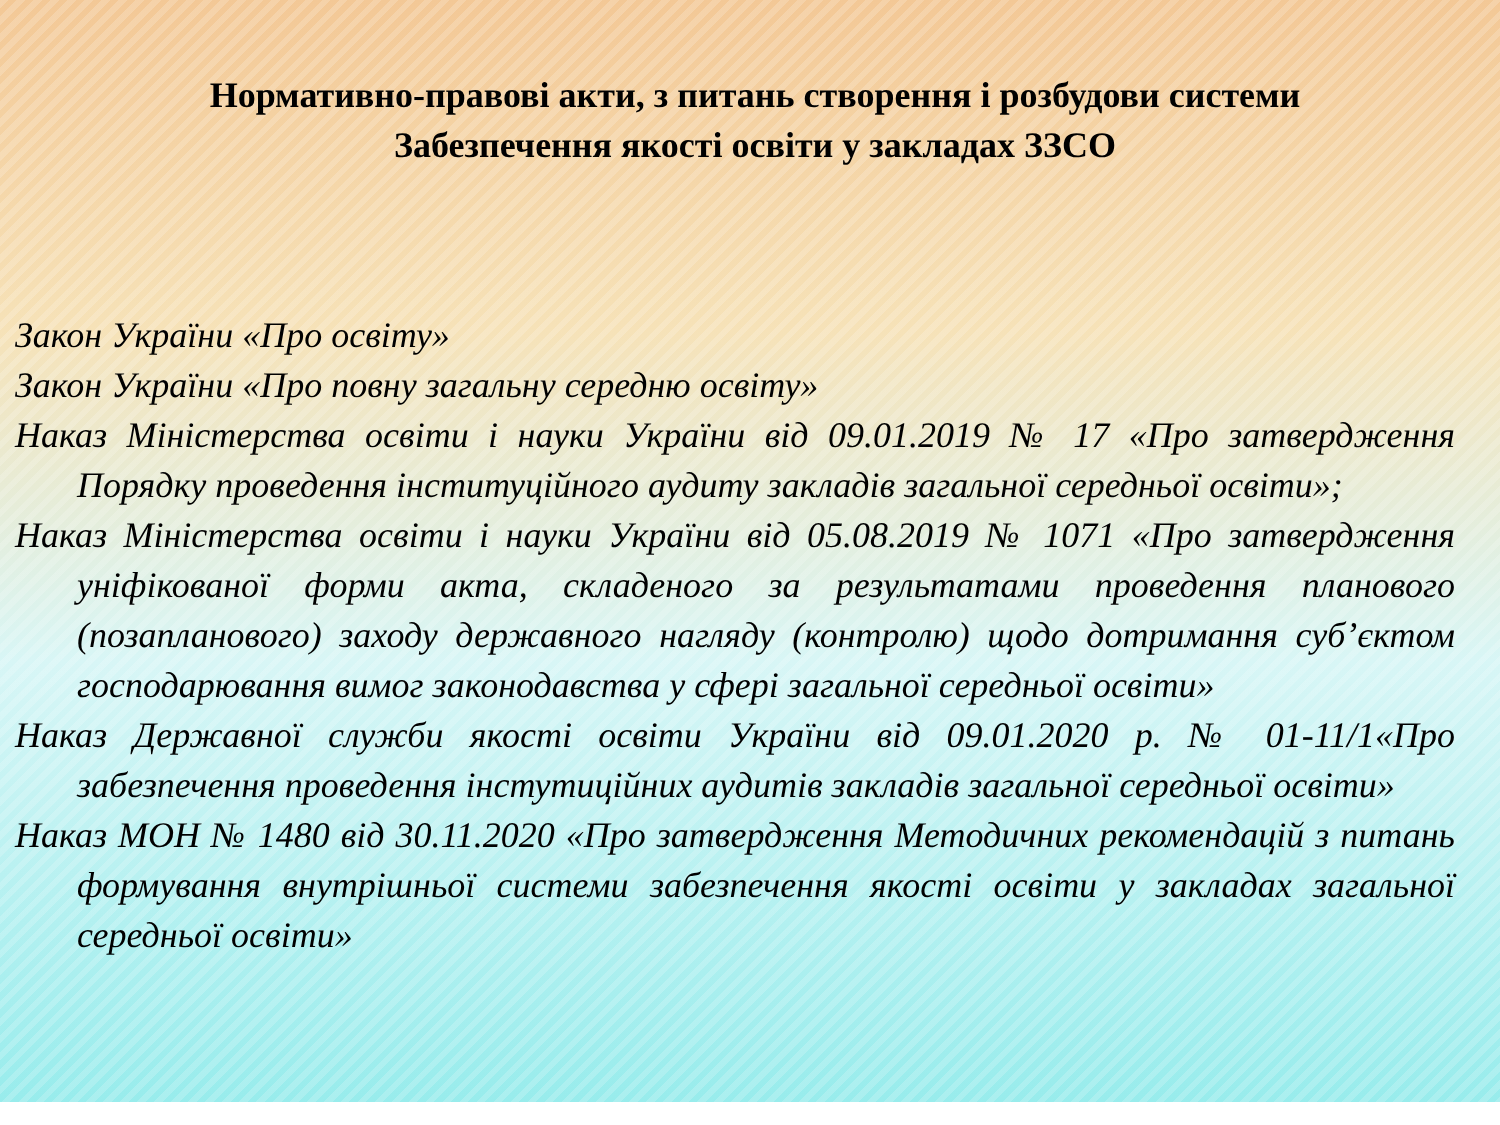Нормативно-правові акти, з питань створення і розбудови системи
Забезпечення якості освіти у закладах ЗЗСО
Закон України «Про освіту»
Закон України «Про повну загальну середню освіту»
Наказ Міністерства освіти і науки України від 09.01.2019 № 17 «Про затвердження Порядку проведення інституційного аудиту закладів загальної середньої освіти»;
Наказ Міністерства освіти і науки України від 05.08.2019 № 1071 «Про затвердження уніфікованої форми акта, складеного за результатами проведення планового (позапланового) заходу державного нагляду (контролю) щодо дотримання суб’єктом господарювання вимог законодавства у сфері загальної середньої освіти»
Наказ Державної служби якості освіти України від 09.01.2020 р. № 01-11/1«Про забезпечення проведення інстутиційних аудитів закладів загальної середньої освіти»
Наказ МОН № 1480 від 30.11.2020 «Про затвердження Методичних рекомендацій з питань формування внутрішньої системи забезпечення якості освіти у закладах загальної середньої освіти»